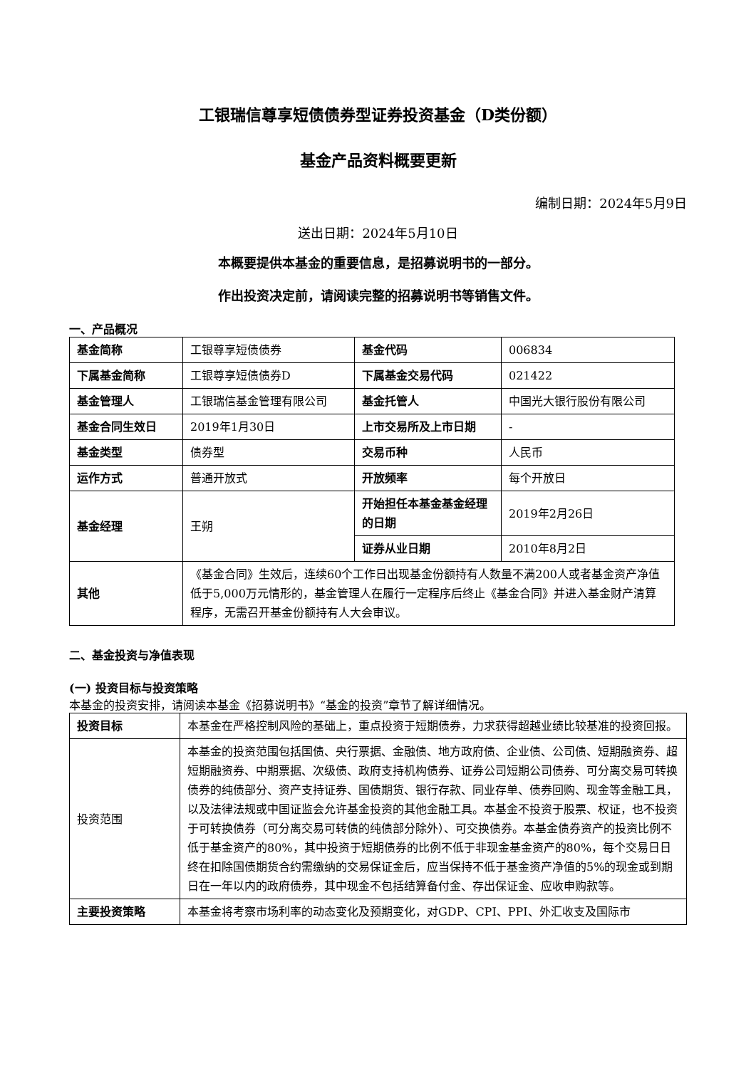工银瑞信尊享短债债券型证券投资基金（D类份额）
基金产品资料概要更新
编制日期：2024年5月9日
送出日期：2024年5月10日
本概要提供本基金的重要信息，是招募说明书的一部分。
作出投资决定前，请阅读完整的招募说明书等销售文件。
一、产品概况
| 基金简称 | 工银尊享短债债券 | 基金代码 | 006834 |
| 下属基金简称 | 工银尊享短债债券D | 下属基金交易代码 | 021422 |
| 基金管理人 | 工银瑞信基金管理有限公司 | 基金托管人 | 中国光大银行股份有限公司 |
| 基金合同生效日 | 2019年1月30日 | 上市交易所及上市日期 | - |
| 基金类型 | 债券型 | 交易币种 | 人民币 |
| 运作方式 | 普通开放式 | 开放频率 | 每个开放日 |
| 基金经理 | 王朔 | 开始担任本基金基金经理的日期 | 2019年2月26日 |
| | | 证券从业日期 | 2010年8月2日 |
| 其他 | 《基金合同》生效后，连续60个工作日出现基金份额持有人数量不满200人或者基金资产净值低于5,000万元情形的，基金管理人在履行一定程序后终止《基金合同》并进入基金财产清算程序，无需召开基金份额持有人大会审议。 | | |
二、基金投资与净值表现
(一) 投资目标与投资策略
本基金的投资安排，请阅读本基金《招募说明书》“基金的投资”章节了解详细情况。
| 投资目标 | 本基金在严格控制风险的基础上，重点投资于短期债券，力求获得超越业绩比较基准的投资回报。 |
| 投资范围 | 本基金的投资范围包括国债、央行票据、金融债、地方政府债、企业债、公司债、短期融资券、超短期融资券、中期票据、次级债、政府支持机构债券、证券公司短期公司债券、可分离交易可转换债券的纯债部分、资产支持证券、国债期货、银行存款、同业存单、债券回购、现金等金融工具，以及法律法规或中国证监会允许基金投资的其他金融工具。本基金不投资于股票、权证，也不投资于可转换债券（可分离交易可转债的纯债部分除外）、可交换债券。本基金债券资产的投资比例不低于基金资产的80%，其中投资于短期债券的比例不低于非现金基金资产的80%，每个交易日日终在扣除国债期货合约需缴纳的交易保证金后，应当保持不低于基金资产净值的5%的现金或到期日在一年以内的政府债券，其中现金不包括结算备付金、存出保证金、应收申购款等。 |
| 主要投资策略 | 本基金将考察市场利率的动态变化及预期变化，对GDP、CPI、PPI、外汇收支及国际市 |